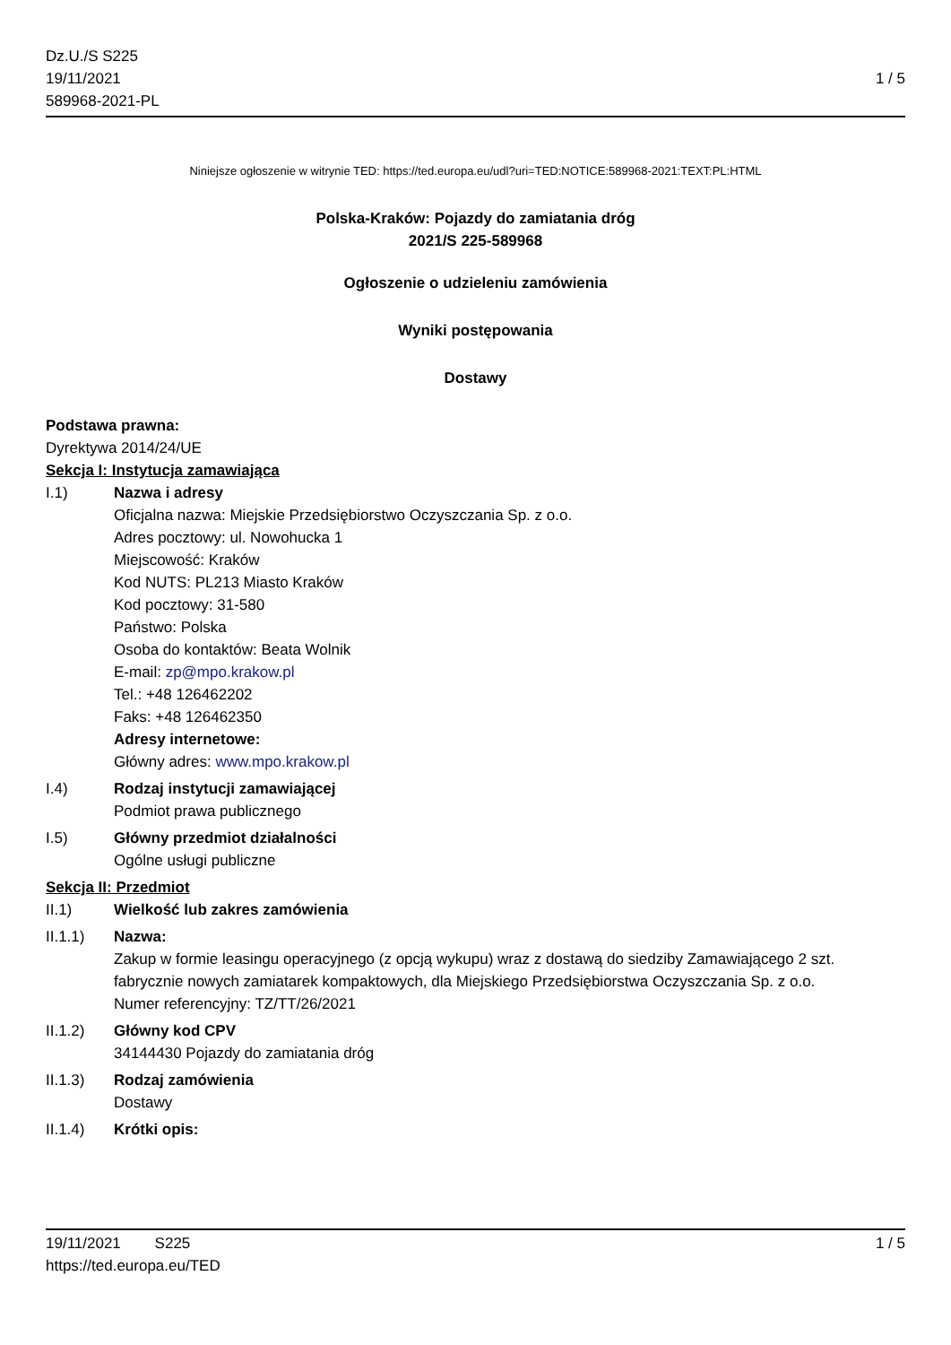Dz.U./S S225
19/11/2021
589968-2021-PL
1 / 5
Niniejsze ogłoszenie w witrynie TED: https://ted.europa.eu/udl?uri=TED:NOTICE:589968-2021:TEXT:PL:HTML
Polska-Kraków: Pojazdy do zamiatania dróg
2021/S 225-589968
Ogłoszenie o udzieleniu zamówienia
Wyniki postępowania
Dostawy
Podstawa prawna:
Dyrektywa 2014/24/UE
Sekcja I: Instytucja zamawiająca
I.1) Nazwa i adresy
Oficjalna nazwa: Miejskie Przedsiębiorstwo Oczyszczania Sp. z o.o.
Adres pocztowy: ul. Nowohucka 1
Miejscowość: Kraków
Kod NUTS: PL213 Miasto Kraków
Kod pocztowy: 31-580
Państwo: Polska
Osoba do kontaktów: Beata Wolnik
E-mail: zp@mpo.krakow.pl
Tel.: +48 126462202
Faks: +48 126462350
Adresy internetowe:
Główny adres: www.mpo.krakow.pl
I.4) Rodzaj instytucji zamawiającej
Podmiot prawa publicznego
I.5) Główny przedmiot działalności
Ogólne usługi publiczne
Sekcja II: Przedmiot
II.1) Wielkość lub zakres zamówienia
II.1.1) Nazwa:
Zakup w formie leasingu operacyjnego (z opcją wykupu) wraz z dostawą do siedziby Zamawiającego 2 szt. fabrycznie nowych zamiatarek kompaktowych, dla Miejskiego Przedsiębiorstwa Oczyszczania Sp. z o.o.
Numer referencyjny: TZ/TT/26/2021
II.1.2) Główny kod CPV
34144430 Pojazdy do zamiatania dróg
II.1.3) Rodzaj zamówienia
Dostawy
II.1.4) Krótki opis:
19/11/2021 S225 1 / 5
https://ted.europa.eu/TED